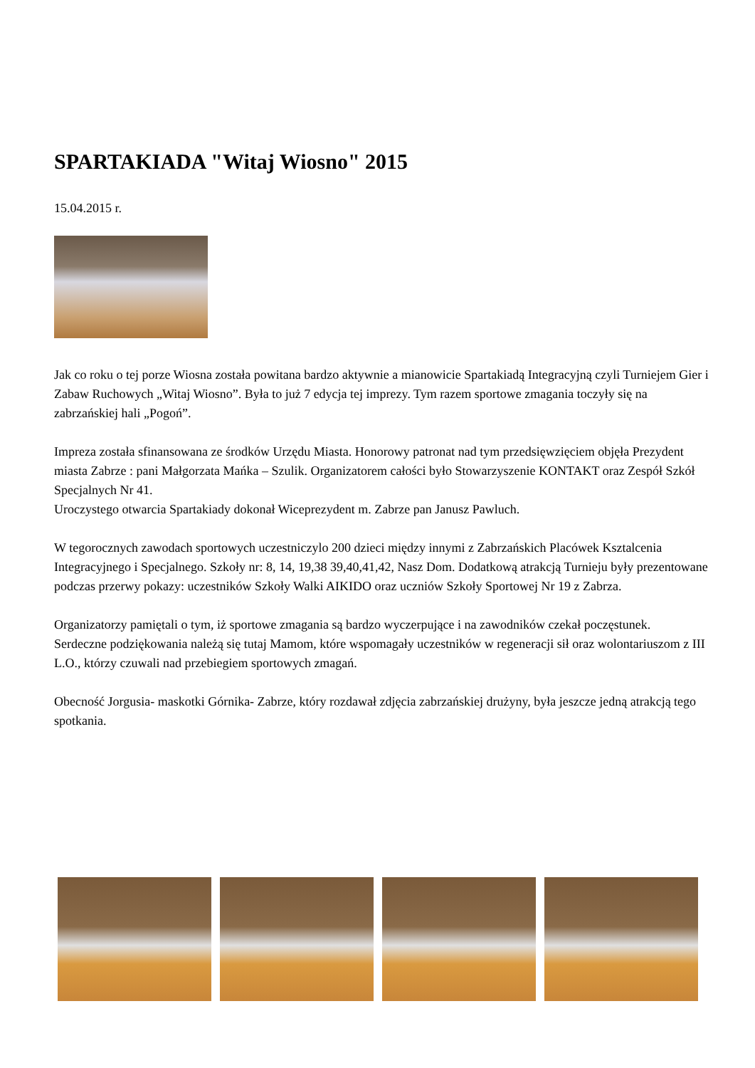SPARTAKIADA "Witaj Wiosno" 2015
15.04.2015 r.
Jak co roku o tej porze Wiosna została powitana bardzo aktywnie a mianowicie Spartakiadą Integracyjną czyli Turniejem Gier i Zabaw Ruchowych „Witaj Wiosno”. Była to już 7 edycja tej imprezy. Tym razem sportowe zmagania toczyły się na zabrzańskiej hali „Pogoń”.
Impreza została sfinansowana ze środków Urzędu Miasta. Honorowy patronat nad tym przedsięwzięciem objęła Prezydent miasta Zabrze : pani Małgorzata Mańka – Szulik. Organizatorem całości było Stowarzyszenie KONTAKT oraz Zespół Szkół Specjalnych Nr 41.
Uroczystego otwarcia Spartakiady dokonał Wiceprezydent m. Zabrze pan Janusz Pawluch.
W tegorocznych zawodach sportowych uczestniczylo 200 dzieci między innymi z Zabrzańskich Placówek Ksztalcenia Integracyjnego i Specjalnego. Szkoły nr: 8, 14, 19,38 39,40,41,42, Nasz Dom. Dodatkową atrakcją Turnieju były prezentowane podczas przerwy pokazy: uczestników Szkoły Walki AIKIDO oraz uczniów Szkoły Sportowej Nr 19 z Zabrza.
Organizatorzy pamiętali o tym, iż sportowe zmagania są bardzo wyczerpujące i na zawodników czekał poczęstunek.
Serdeczne podziękowania należą się tutaj Mamom, które wspomagały uczestników w regeneracji sił oraz wolontariuszom z III L.O., którzy czuwali nad przebiegiem sportowych zmagań.
Obecność Jorgusia- maskotki Górnika- Zabrze, który rozdawał zdjęcia zabrzańskiej drużyny, była jeszcze jedną atrakcją tego spotkania.